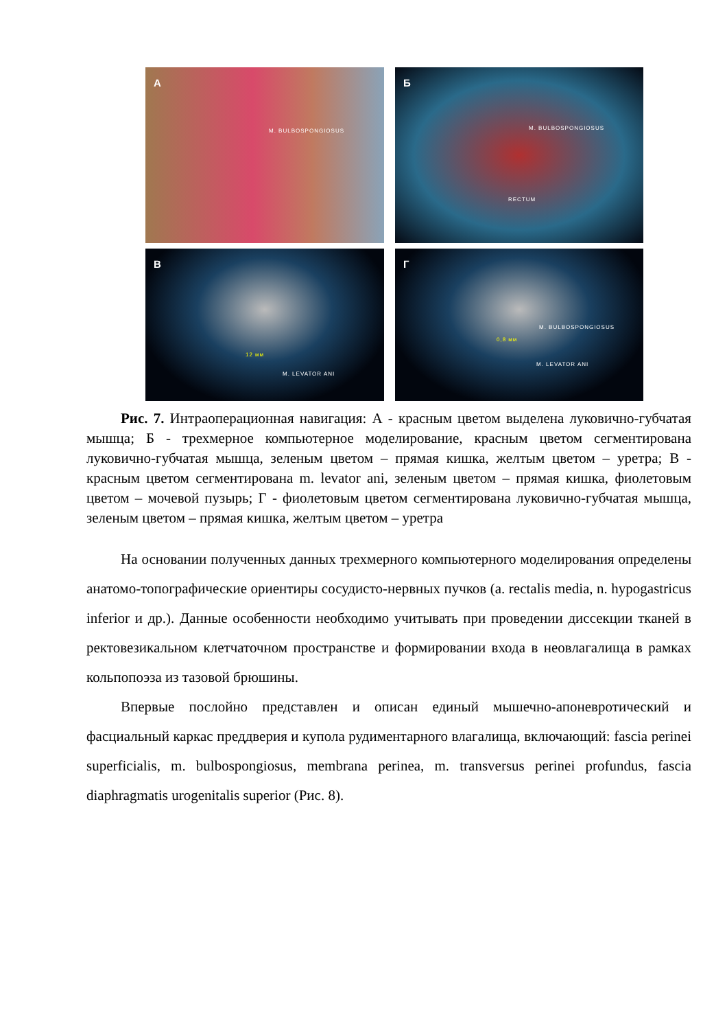А
M. BULBOSPONGIOSUS
Б
M. BULBOSPONGIOSUS
RECTUM
В
12 мм
M. LEVATOR ANI
Г
0,8 мм
M. BULBOSPONGIOSUS
M. LEVATOR ANI
Рис. 7. Интраоперационная навигация: А - красным цветом выделена луковично-губчатая мышца; Б - трехмерное компьютерное моделирование, красным цветом сегментирована луковично-губчатая мышца, зеленым цветом – прямая кишка, желтым цветом – уретра; В - красным цветом сегментирована m. levator ani, зеленым цветом – прямая кишка, фиолетовым цветом – мочевой пузырь; Г - фиолетовым цветом сегментирована луковично-губчатая мышца, зеленым цветом – прямая кишка, желтым цветом – уретра
На основании полученных данных трехмерного компьютерного моделирования определены анатомо-топографические ориентиры сосудисто-нервных пучков (a. rectalis media, n. hypogastricus inferior и др.). Данные особенности необходимо учитывать при проведении диссекции тканей в ректовезикальном клетчаточном пространстве и формировании входа в неовлагалища в рамках кольпопоэза из тазовой брюшины.
Впервые послойно представлен и описан единый мышечно-апоневротический и фасциальный каркас преддверия и купола рудиментарного влагалища, включающий: fascia perinei superficialis, m. bulbospongiosus, membrana perinea, m. transversus perinei profundus, fascia diaphragmatis urogenitalis superior (Рис. 8).